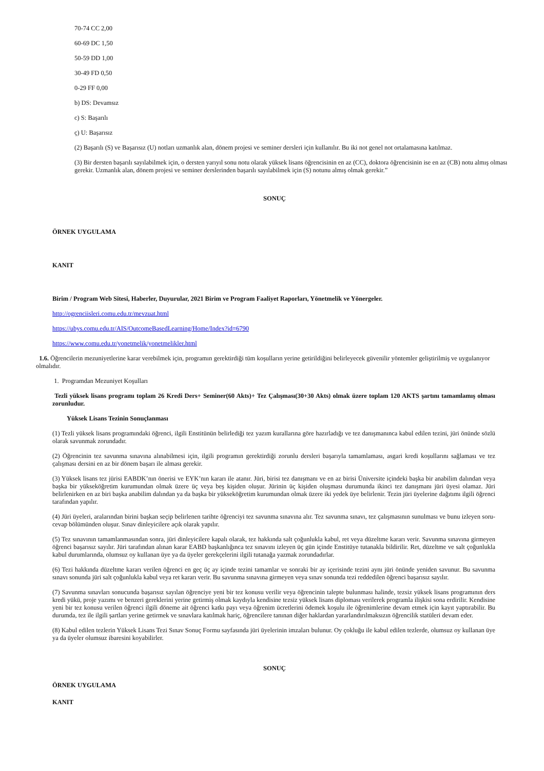70-74 CC 2,00
60-69 DC 1,50
50-59 DD 1,00
30-49 FD 0,50
0-29 FF 0,00
b) DS: Devamsız
c) S: Başarılı
ç) U: Başarısız
(2) Başarılı (S) ve Başarısız (U) notları uzmanlık alan, dönem projesi ve seminer dersleri için kullanılır. Bu iki not genel not ortalamasına katılmaz.
(3) Bir dersten başarılı sayılabilmek için, o dersten yarıyıl sonu notu olarak yüksek lisans öğrencisinin en az (CC), doktora öğrencisinin ise en az (CB) notu almış olması gerekir. Uzmanlık alan, dönem projesi ve seminer derslerinden başarılı sayılabilmek için (S) notunu almış olmak gerekir.”
SONUÇ
ÖRNEK UYGULAMA
KANIT
Birim / Program Web Sitesi, Haberler, Duyurular, 2021 Birim ve Program Faaliyet Raporları, Yönetmelik ve Yönergeler.
http://ogrenciisleri.comu.edu.tr/mevzuat.html
https://ubys.comu.edu.tr/AIS/OutcomeBasedLearning/Home/Index?id=6790
https://www.comu.edu.tr/yonetmelik/yonetmelikler.html
1.6. Öğrencilerin mezuniyetlerine karar verebilmek için, programın gerektirdiği tüm koşulların yerine getirildiğini belirleyecek güvenilir yöntemler geliştirilmiş ve uygulanıyor olmalıdır.
1. Programdan Mezuniyet Koşulları
Tezli yüksek lisans programı toplam 26 Kredi Ders+ Seminer(60 Akts)+ Tez Çalışması(30+30 Akts) olmak üzere toplam 120 AKTS şartını tamamlamış olması zorunludur.
Yüksek Lisans Tezinin Sonuçlanması
(1) Tezli yüksek lisans programındaki öğrenci, ilgili Enstitünün belirlediği tez yazım kurallarına göre hazırladığı ve tez danışmanınca kabul edilen tezini, jüri önünde sözlü olarak savunmak zorundadır.
(2) Öğrencinin tez savunma sınavına alınabilmesi için, ilgili programın gerektirdiği zorunlu dersleri başarıyla tamamlaması, asgari kredi koşullarını sağlaması ve tez çalışması dersini en az bir dönem başarı ile alması gerekir.
(3) Yüksek lisans tez jürisi EABDK’nın önerisi ve EYK’nın kararı ile atanır. Jüri, birisi tez danışmanı ve en az birisi Üniversite içindeki başka bir anabilim dalından veya başka bir yükseköğretim kurumundan olmak üzere üç veya beş kişiden oluşur. Jürinin üç kişiden oluşması durumunda ikinci tez danışmanı jüri üyesi olamaz. Jüri belirlenirken en az biri başka anabilim dalından ya da başka bir yükseköğretim kurumundan olmak üzere iki yedek üye belirlenir. Tezin jüri üyelerine dağıtımı ilgili öğrenci tarafından yapılır.
(4) Jüri üyeleri, aralarından birini başkan seçip belirlenen tarihte öğrenciyi tez savunma sınavına alır. Tez savunma sınavı, tez çalışmasının sunulması ve bunu izleyen soru-cevap bölümünden oluşur. Sınav dinleyicilere açık olarak yapılır.
(5) Tez sınavının tamamlanmasından sonra, jüri dinleyicilere kapalı olarak, tez hakkında salt çoğunlukla kabul, ret veya düzeltme kararı verir. Savunma sınavına girmeyen öğrenci başarısız sayılır. Jüri tarafından alınan karar EABD başkanlığınca tez sınavını izleyen üç gün içinde Enstitüye tutanakla bildirilir. Ret, düzeltme ve salt çoğunlukla kabul durumlarında, olumsuz oy kullanan üye ya da üyeler gerekçelerini ilgili tutanağa yazmak zorundadırlar.
(6) Tezi hakkında düzeltme kararı verilen öğrenci en geç üç ay içinde tezini tamamlar ve sonraki bir ay içerisinde tezini aynı jüri önünde yeniden savunur. Bu savunma sınavı sonunda jüri salt çoğunlukla kabul veya ret kararı verir. Bu savunma sınavına girmeyen veya sınav sonunda tezi reddedilen öğrenci başarısız sayılır.
(7) Savunma sınavları sonucunda başarısız sayılan öğrenciye yeni bir tez konusu verilir veya öğrencinin talepte bulunması halinde, tezsiz yüksek lisans programının ders kredi yükü, proje yazımı ve benzeri gereklerini yerine getirmiş olmak kaydıyla kendisine tezsiz yüksek lisans diploması verilerek programla ilişkisi sona erdirilir. Kendisine yeni bir tez konusu verilen öğrenci ilgili döneme ait öğrenci katkı payı veya öğrenim ücretlerini ödemek koşulu ile öğrenimlerine devam etmek için kayıt yaptırabilir. Bu durumda, tez ile ilgili şartları yerine getirmek ve sınavlara katılmak hariç, öğrencilere tanınan diğer haklardan yararlandırılmaksızın öğrencilik statüleri devam eder.
(8) Kabul edilen tezlerin Yüksek Lisans Tezi Sınav Sonuç Formu sayfasında jüri üyelerinin imzaları bulunur. Oy çokluğu ile kabul edilen tezlerde, olumsuz oy kullanan üye ya da üyeler olumsuz ibaresini koyabilirler.
SONUÇ
ÖRNEK UYGULAMA
KANIT